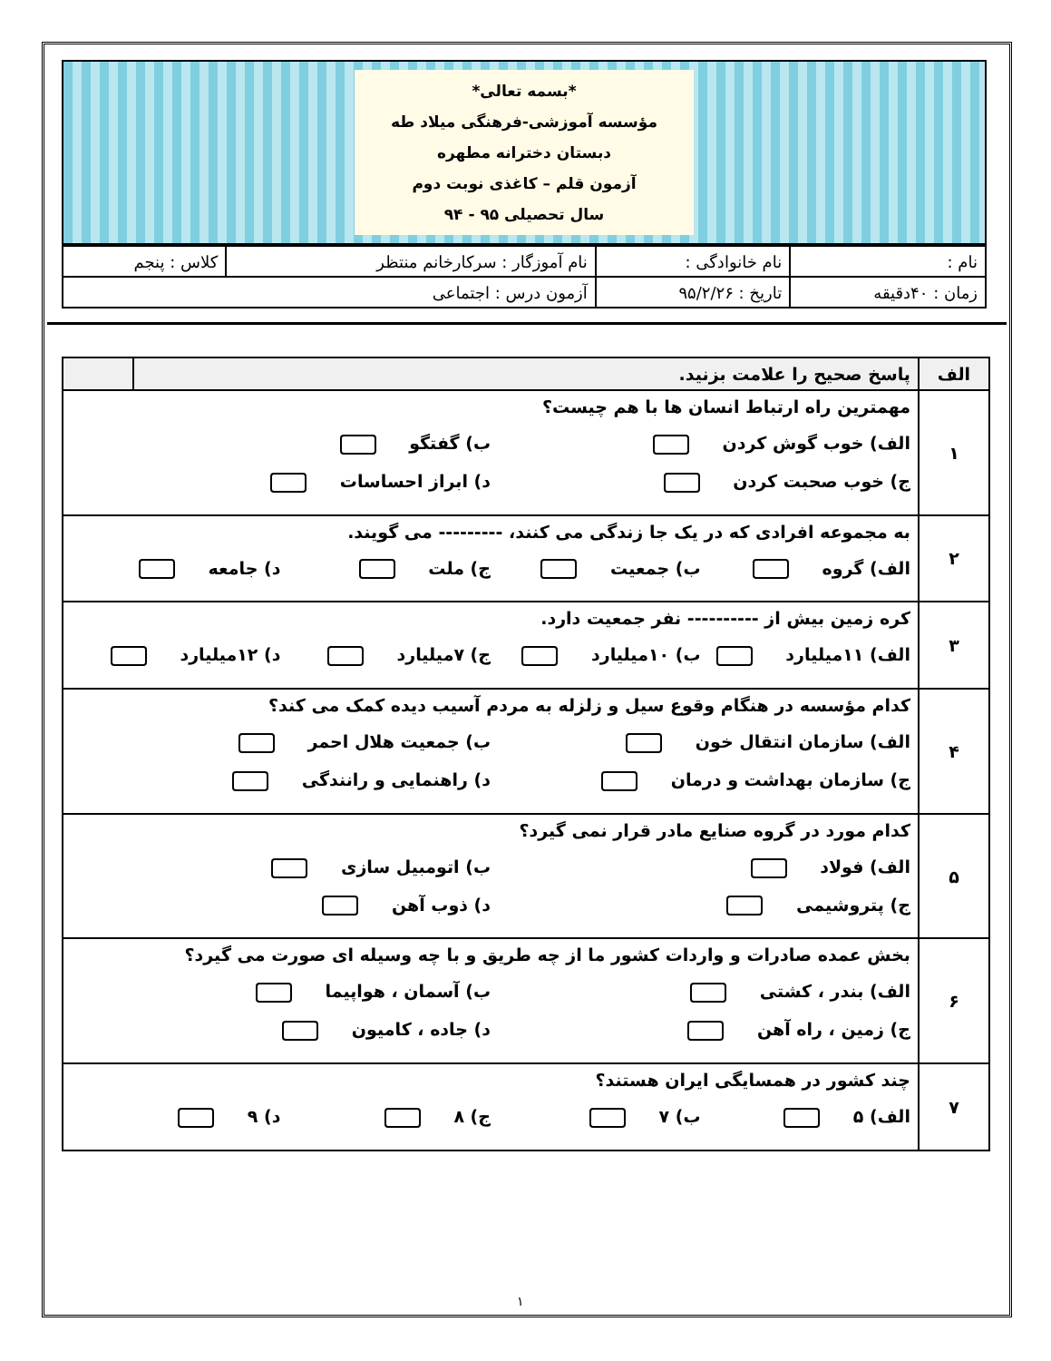*بسمه تعالی*
مؤسسه آموزشی-فرهنگی میلاد طه
دبستان دخترانه مطهره
آزمون قلم – کاغذی نوبت دوم
سال تحصیلی ۹۵ - ۹۴
| نام : | نام خانوادگی : | نام آموزگار : سرکارخانم منتظر | کلاس : پنجم |
| زمان : ۴۰دقیقه | تاریخ : ۹۵/۲/۲۶ | آزمون درس : اجتماعی | |
| الف | پاسخ صحیح را علامت بزنید. | |
| ۱ | مهمترین راه ارتباط انسان ها با هم چیست؟ الف) خوب گوش کردن ب) گفتگو ج) خوب صحبت کردن د) ابراز احساسات | |
| ۲ | به مجموعه افرادی که در یک جا زندگی می کنند، --------- می گویند. الف) گروه ب) جمعیت ج) ملت د) جامعه | |
| ۳ | کره زمین بیش از ---------- نفر جمعیت دارد. الف) ۱۱میلیارد ب) ۱۰میلیارد ج) ۷میلیارد د) ۱۲میلیارد | |
| ۴ | کدام مؤسسه در هنگام وقوع سیل و زلزله به مردم آسیب دیده کمک می کند؟ الف) سازمان انتقال خون ب) جمعیت هلال احمر ج) سازمان بهداشت و درمان د) راهنمایی و رانندگی | |
| ۵ | کدام مورد در گروه صنایع مادر قرار نمی گیرد؟ الف) فولاد ب) اتومبیل سازی ج) پتروشیمی د) ذوب آهن | |
| ۶ | بخش عمده صادرات و واردات کشور ما از چه طریق و با چه وسیله ای صورت می گیرد؟ الف) بندر ، کشتی ب) آسمان ، هواپیما ج) زمین ، راه آهن د) جاده ، کامیون | |
| ۷ | چند کشور در همسایگی ایران هستند؟ الف) ۵ ب) ۷ ج) ۸ د) ۹ | |
۱